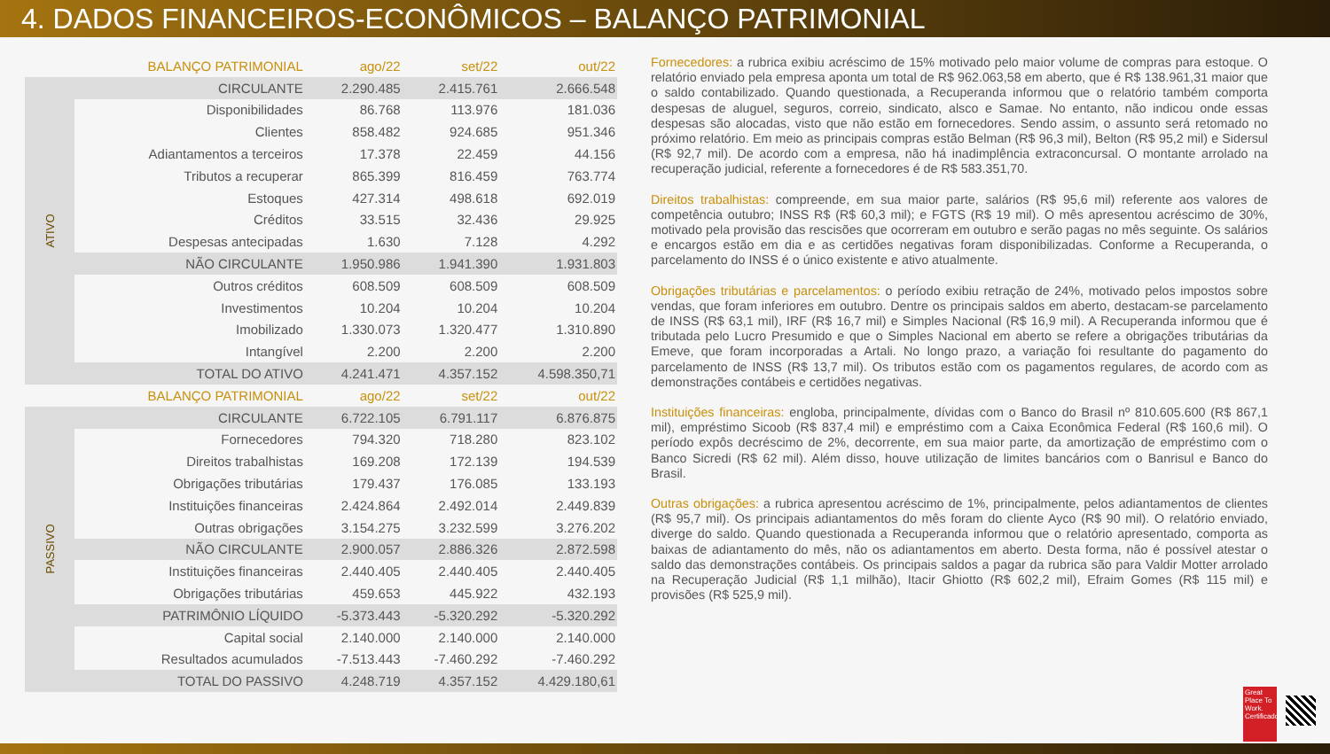4. DADOS FINANCEIROS-ECONÔMICOS – BALANÇO PATRIMONIAL
| | BALANÇO PATRIMONIAL | ago/22 | set/22 | out/22 |
| ATIVO | CIRCULANTE | 2.290.485 | 2.415.761 | 2.666.548 |
| | Disponibilidades | 86.768 | 113.976 | 181.036 |
| | Clientes | 858.482 | 924.685 | 951.346 |
| | Adiantamentos a terceiros | 17.378 | 22.459 | 44.156 |
| | Tributos a recuperar | 865.399 | 816.459 | 763.774 |
| | Estoques | 427.314 | 498.618 | 692.019 |
| | Créditos | 33.515 | 32.436 | 29.925 |
| | Despesas antecipadas | 1.630 | 7.128 | 4.292 |
| | NÃO CIRCULANTE | 1.950.986 | 1.941.390 | 1.931.803 |
| | Outros créditos | 608.509 | 608.509 | 608.509 |
| | Investimentos | 10.204 | 10.204 | 10.204 |
| | Imobilizado | 1.330.073 | 1.320.477 | 1.310.890 |
| | Intangível | 2.200 | 2.200 | 2.200 |
| | TOTAL DO ATIVO | 4.241.471 | 4.357.152 | 4.598.350,71 |
| | BALANÇO PATRIMONIAL | ago/22 | set/22 | out/22 |
| PASSIVO | CIRCULANTE | 6.722.105 | 6.791.117 | 6.876.875 |
| | Fornecedores | 794.320 | 718.280 | 823.102 |
| | Direitos trabalhistas | 169.208 | 172.139 | 194.539 |
| | Obrigações tributárias | 179.437 | 176.085 | 133.193 |
| | Instituições financeiras | 2.424.864 | 2.492.014 | 2.449.839 |
| | Outras obrigações | 3.154.275 | 3.232.599 | 3.276.202 |
| | NÃO CIRCULANTE | 2.900.057 | 2.886.326 | 2.872.598 |
| | Instituições financeiras | 2.440.405 | 2.440.405 | 2.440.405 |
| | Obrigações tributárias | 459.653 | 445.922 | 432.193 |
| | PATRIMÔNIO LÍQUIDO | -5.373.443 | -5.320.292 | -5.320.292 |
| | Capital social | 2.140.000 | 2.140.000 | 2.140.000 |
| | Resultados acumulados | -7.513.443 | -7.460.292 | -7.460.292 |
| | TOTAL DO PASSIVO | 4.248.719 | 4.357.152 | 4.429.180,61 |
Fornecedores: a rubrica exibiu acréscimo de 15% motivado pelo maior volume de compras para estoque. O relatório enviado pela empresa aponta um total de R$ 962.063,58 em aberto, que é R$ 138.961,31 maior que o saldo contabilizado. Quando questionada, a Recuperanda informou que o relatório também comporta despesas de aluguel, seguros, correio, sindicato, alsco e Samae. No entanto, não indicou onde essas despesas são alocadas, visto que não estão em fornecedores. Sendo assim, o assunto será retomado no próximo relatório. Em meio as principais compras estão Belman (R$ 96,3 mil), Belton (R$ 95,2 mil) e Sidersul (R$ 92,7 mil). De acordo com a empresa, não há inadimplência extraconcursal. O montante arrolado na recuperação judicial, referente a fornecedores é de R$ 583.351,70.
Direitos trabalhistas: compreende, em sua maior parte, salários (R$ 95,6 mil) referente aos valores de competência outubro; INSS R$ (R$ 60,3 mil); e FGTS (R$ 19 mil). O mês apresentou acréscimo de 30%, motivado pela provisão das rescisões que ocorreram em outubro e serão pagas no mês seguinte. Os salários e encargos estão em dia e as certidões negativas foram disponibilizadas. Conforme a Recuperanda, o parcelamento do INSS é o único existente e ativo atualmente.
Obrigações tributárias e parcelamentos: o período exibiu retração de 24%, motivado pelos impostos sobre vendas, que foram inferiores em outubro. Dentre os principais saldos em aberto, destacam-se parcelamento de INSS (R$ 63,1 mil), IRF (R$ 16,7 mil) e Simples Nacional (R$ 16,9 mil). A Recuperanda informou que é tributada pelo Lucro Presumido e que o Simples Nacional em aberto se refere a obrigações tributárias da Emeve, que foram incorporadas a Artali. No longo prazo, a variação foi resultante do pagamento do parcelamento de INSS (R$ 13,7 mil). Os tributos estão com os pagamentos regulares, de acordo com as demonstrações contábeis e certidões negativas.
Instituições financeiras: engloba, principalmente, dívidas com o Banco do Brasil nº 810.605.600 (R$ 867,1 mil), empréstimo Sicoob (R$ 837,4 mil) e empréstimo com a Caixa Econômica Federal (R$ 160,6 mil). O período expôs decréscimo de 2%, decorrente, em sua maior parte, da amortização de empréstimo com o Banco Sicredi (R$ 62 mil). Além disso, houve utilização de limites bancários com o Banrisul e Banco do Brasil.
Outras obrigações: a rubrica apresentou acréscimo de 1%, principalmente, pelos adiantamentos de clientes (R$ 95,7 mil). Os principais adiantamentos do mês foram do cliente Ayco (R$ 90 mil). O relatório enviado, diverge do saldo. Quando questionada a Recuperanda informou que o relatório apresentado, comporta as baixas de adiantamento do mês, não os adiantamentos em aberto. Desta forma, não é possível atestar o saldo das demonstrações contábeis. Os principais saldos a pagar da rubrica são para Valdir Motter arrolado na Recuperação Judicial (R$ 1,1 milhão), Itacir Ghiotto (R$ 602,2 mil), Efraim Gomes (R$ 115 mil) e provisões (R$ 525,9 mil).
Great Place To Work. Certificado